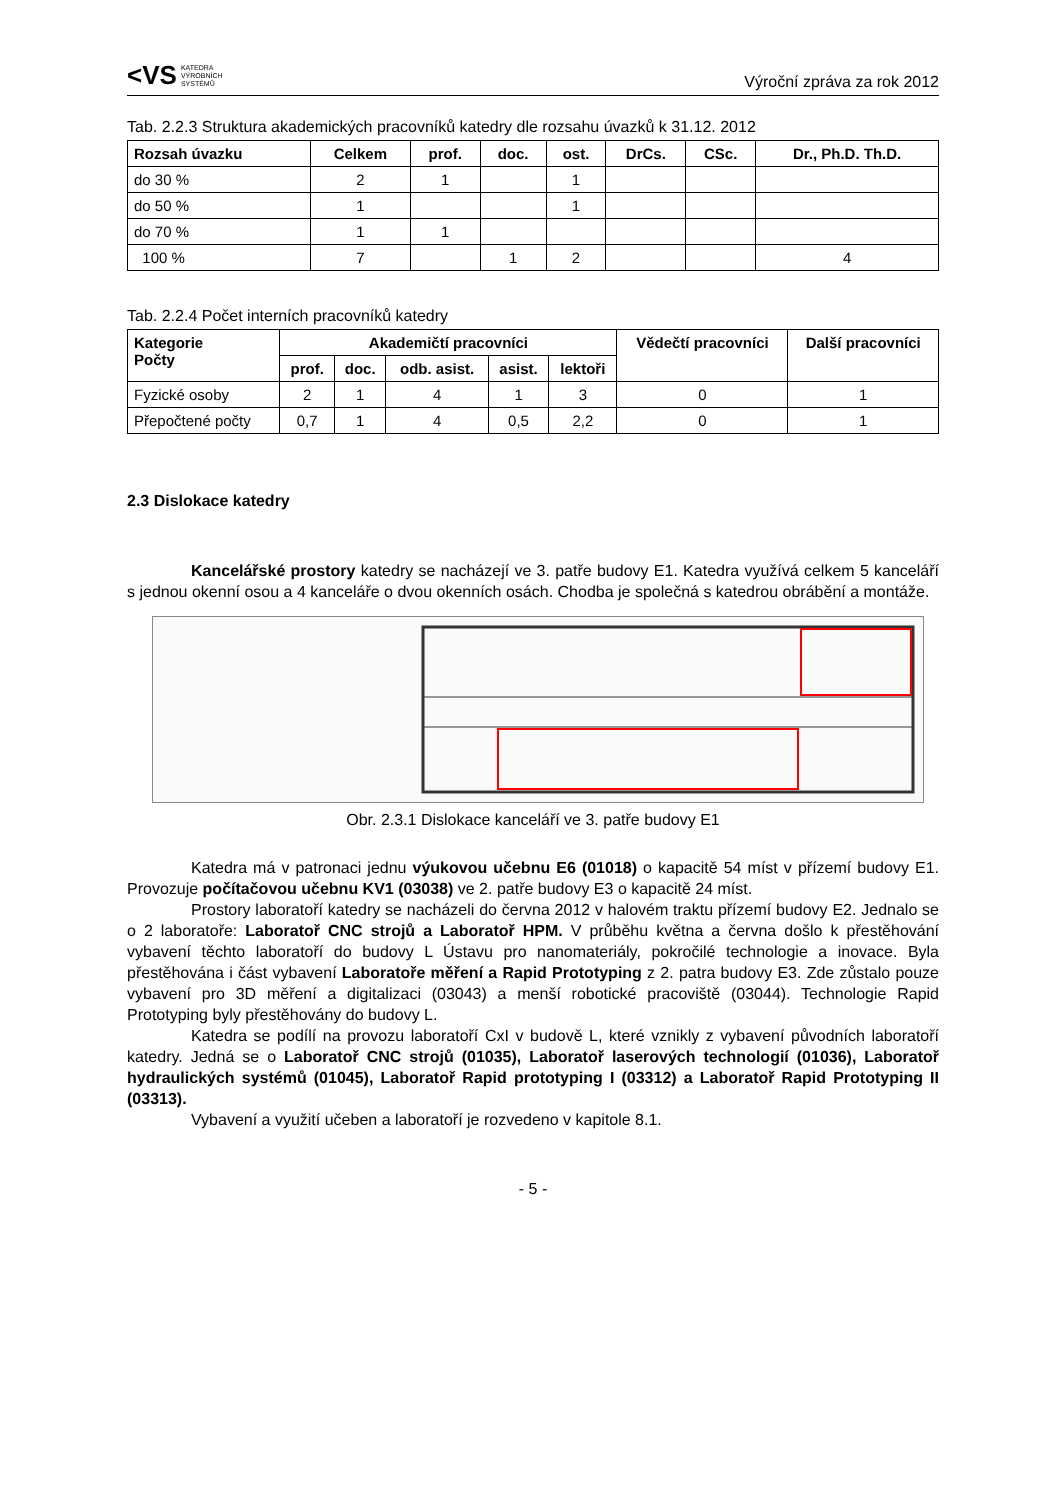<VS KATEDRA
VÝROBNÍCH
SYSTÉMŮ
Výroční zpráva za rok 2012
Tab. 2.2.3 Struktura akademických pracovníků katedry dle rozsahu úvazků k 31.12. 2012
| Rozsah úvazku | Celkem | prof. | doc. | ost. | DrCs. | CSc. | Dr., Ph.D. Th.D. |
| --- | --- | --- | --- | --- | --- | --- | --- |
| do 30 % | 2 | 1 | | 1 | | | |
| do 50 % | 1 | | | 1 | | | |
| do 70 % | 1 | 1 | | | | | |
| 100 % | 7 | | 1 | 2 | | | 4 |
Tab. 2.2.4 Počet interních pracovníků katedry
| Kategorie Počty | Akademičtí pracovníci | | | | | Vědečtí pracovníci | Další pracovníci |
| --- | --- | --- | --- | --- | --- | --- | --- |
| | prof. | doc. | odb. asist. | asist. | lektoři | | |
| Fyzické osoby | 2 | 1 | 4 | 1 | 3 | 0 | 1 |
| Přepočtené počty | 0,7 | 1 | 4 | 0,5 | 2,2 | 0 | 1 |
2.3 Dislokace katedry
Kancelářské prostory katedry se nacházejí ve 3. patře budovy E1. Katedra využívá celkem 5 kanceláří s jednou okenní osou a 4 kanceláře o dvou okenních osách. Chodba je společná s katedrou obrábění a montáže.
Obr. 2.3.1 Dislokace kanceláří ve 3. patře budovy E1
Katedra má v patronaci jednu výukovou učebnu E6 (01018) o kapacitě 54 míst v přízemí budovy E1. Provozuje počítačovou učebnu KV1 (03038) ve 2. patře budovy E3 o kapacitě 24 míst.
Prostory laboratoří katedry se nacházeli do června 2012 v halovém traktu přízemí budovy E2. Jednalo se o 2 laboratoře: Laboratoř CNC strojů a Laboratoř HPM. V průběhu května a června došlo k přestěhování vybavení těchto laboratoří do budovy L Ústavu pro nanomateriály, pokročilé technologie a inovace. Byla přestěhována i část vybavení Laboratoře měření a Rapid Prototyping z 2. patra budovy E3. Zde zůstalo pouze vybavení pro 3D měření a digitalizaci (03043) a menší robotické pracoviště (03044). Technologie Rapid Prototyping byly přestěhovány do budovy L.
Katedra se podílí na provozu laboratoří CxI v budově L, které vznikly z vybavení původních laboratoří katedry. Jedná se o Laboratoř CNC strojů (01035), Laboratoř laserových technologií (01036), Laboratoř hydraulických systémů (01045), Laboratoř Rapid prototyping I (03312) a Laboratoř Rapid Prototyping II (03313).
Vybavení a využití učeben a laboratoří je rozvedeno v kapitole 8.1.
- 5 -